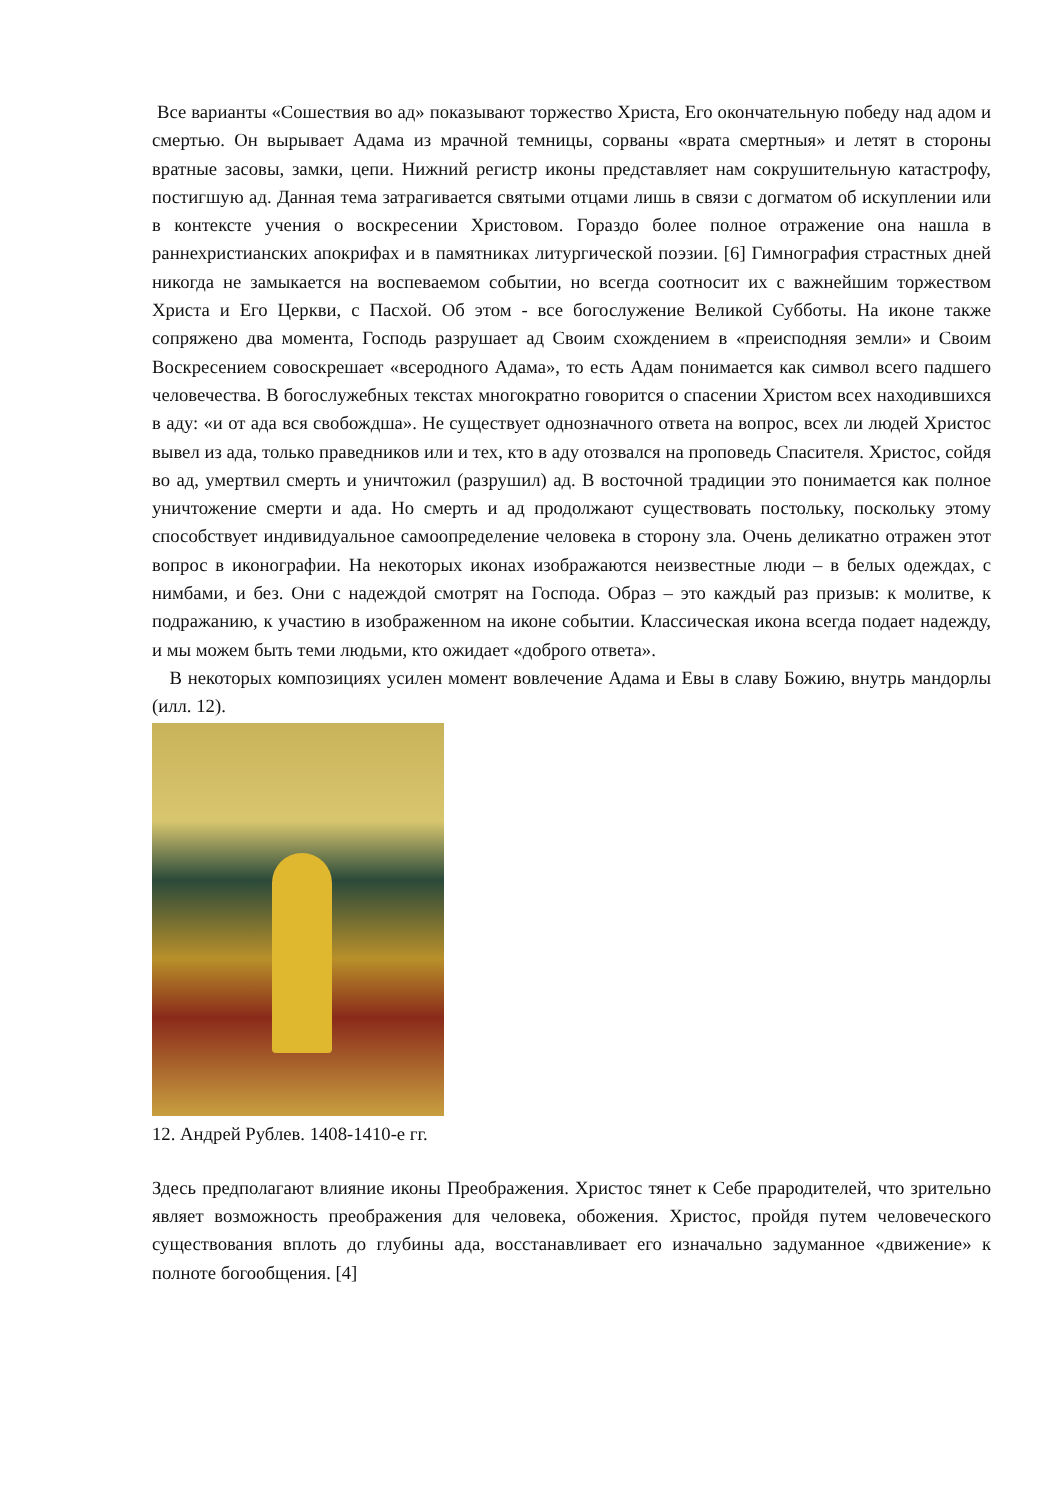Все варианты «Сошествия во ад» показывают торжество Христа, Его окончательную победу над адом и смертью. Он вырывает Адама из мрачной темницы, сорваны «врата смертныя» и летят в стороны вратные засовы, замки, цепи. Нижний регистр иконы представляет нам сокрушительную катастрофу, постигшую ад. Данная тема затрагивается святыми отцами лишь в связи с догматом об искуплении или в контексте учения о воскресении Христовом. Гораздо более полное отражение она нашла в раннехристианских апокрифах и в памятниках литургической поэзии. [6] Гимнография страстных дней никогда не замыкается на воспеваемом событии, но всегда соотносит их с важнейшим торжеством Христа и Его Церкви, с Пасхой. Об этом - все богослужение Великой Субботы. На иконе также сопряжено два момента, Господь разрушает ад Своим схождением в «преисподняя земли» и Своим Воскресением совоскрешает «всеродного Адама», то есть Адам понимается как символ всего падшего человечества. В богослужебных текстах многократно говорится о спасении Христом всех находившихся в аду: «и от ада вся свобождша». Не существует однозначного ответа на вопрос, всех ли людей Христос вывел из ада, только праведников или и тех, кто в аду отозвался на проповедь Спасителя. Христос, сойдя во ад, умертвил смерть и уничтожил (разрушил) ад. В восточной традиции это понимается как полное уничтожение смерти и ада. Но смерть и ад продолжают существовать постольку, поскольку этому способствует индивидуальное самоопределение человека в сторону зла. Очень деликатно отражен этот вопрос в иконографии. На некоторых иконах изображаются неизвестные люди – в белых одеждах, с нимбами, и без. Они с надеждой смотрят на Господа. Образ – это каждый раз призыв: к молитве, к подражанию, к участию в изображенном на иконе событии. Классическая икона всегда подает надежду, и мы можем быть теми людьми, кто ожидает «доброго ответа».
В некоторых композициях усилен момент вовлечение Адама и Евы в славу Божию, внутрь мандорлы (илл. 12).
12. Андрей Рублев. 1408-1410-е гг.
Здесь предполагают влияние иконы Преображения. Христос тянет к Себе прародителей, что зрительно являет возможность преображения для человека, обожения. Христос, пройдя путем человеческого существования вплоть до глубины ада, восстанавливает его изначально задуманное «движение» к полноте богообщения. [4]